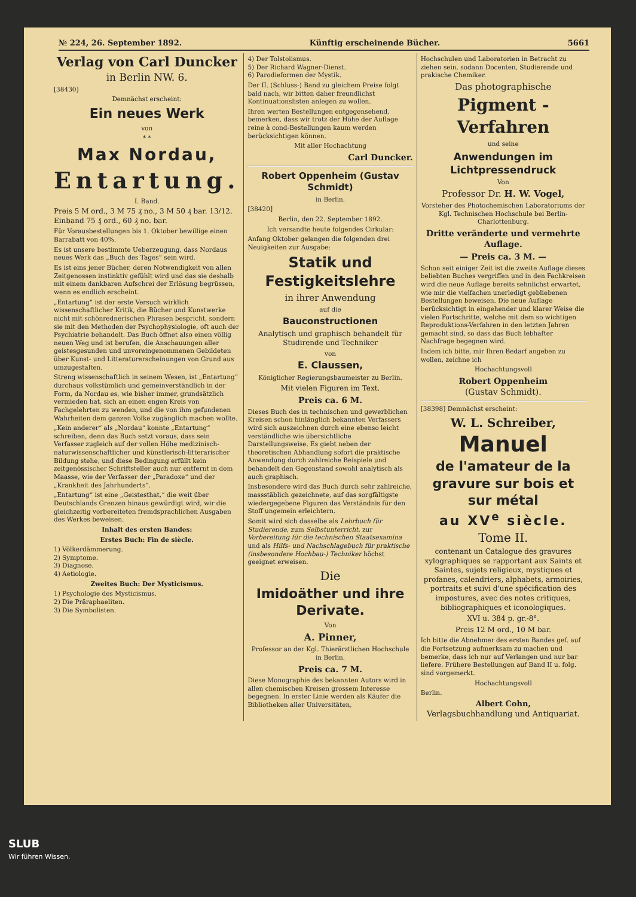№ 224, 26. September 1892. Künftig erscheinende Bücher. 5661
Verlag von Carl Duncker
in Berlin NW. 6.
[38430]
Demnächst erscheint:
Ein neues Werk
von
* *
Max Nordau,
Entartung.
I. Band.
Preis 5 M ord., 3 M 75 ₰ no., 3 M 50 ₰ bar. 13/12. Einband 75 ₰ ord., 60 ₰ no. bar.
Für Vorausbestellungen bis 1. Oktober bewillige einen Barrabatt von 40%.
Es ist unsere bestimmte Ueberzeugung, dass Nordaus neues Werk das „Buch des Tages“ sein wird.
Es ist eins jener Bücher, deren Notwendigkeit von allen Zeitgenossen instinktiv gefühlt wird und das sie deshalb mit einem dankbaren Aufschrei der Erlösung begrüssen, wenn es endlich erscheint.
„Entartung“ ist der erste Versuch wirklich wissenschaftlicher Kritik, die Bücher und Kunstwerke nicht mit schönrednerischen Phrasen bespricht, sondern sie mit den Methoden der Psychophysiologie, oft auch der Psychiatrie behandelt. Das Buch öffnet also einen völlig neuen Weg und ist berufen, die Anschauungen aller geistesgesunden und unvoreingenommenen Gebildeten über Kunst- und Litteraturerscheinungen von Grund aus umzugestalten.
Streng wissenschaftlich in seinem Wesen, ist „Entartung“ durchaus volkstümlich und gemeinverständlich in der Form, da Nordau es, wie bisher immer, grundsätzlich vermieden hat, sich an einen engen Kreis von Fachgelehrten zu wenden, und die von ihm gefundenen Wahrheiten dem ganzen Volke zugänglich machen wollte.
„Kein anderer“ als „Nordau“ konnte „Entartung“ schreiben, denn das Buch setzt voraus, dass sein Verfasser zugleich auf der vollen Höhe medizinisch-naturwissenschaftlicher und künstlerisch-litterarischer Bildung stehe, und diese Bedingung erfüllt kein zeitgenössischer Schriftsteller auch nur entfernt in dem Maasse, wie der Verfasser der „Paradoxe“ und der „Krankheit des Jahrhunderts“.
„Entartung“ ist eine „Geistesthat,“ die weit über Deutschlands Grenzen hinaus gewürdigt wird, wir die gleichzeitig vorbereiteten fremdsprachlichen Ausgaben des Werkes beweisen.
Inhalt des ersten Bandes:
Erstes Buch: Fin de siècle.
1) Völkerdämmerung.
2) Symptome.
3) Diagnose.
4) Aetiologie.
Zweites Buch: Der Mysticismus.
1) Psychologie des Mysticismus.
2) Die Präraphaeliten.
3) Die Symbolisten.
4) Der Tolstoiismus.
5) Der Richard Wagner-Dienst.
6) Parodieformen der Mystik.
Der II. (Schluss-) Band zu gleichem Preise folgt bald nach, wir bitten daher freundlichst Kontinuationslisten anlegen zu wollen.
Ihren werten Bestellungen entgegensehend, bemerken, dass wir trotz der Höhe der Auflage reine à cond-Bestellungen kaum werden berücksichtigen können.
Mit aller Hochachtung
Carl Duncker.
Robert Oppenheim (Gustav Schmidt)
in Berlin.
[38420]
Berlin, den 22. September 1892.
Ich versandte heute folgendes Cirkular:
Anfang Oktober gelangen die folgenden drei Neuigkeiten zur Ausgabe:
Statik und Festigkeitslehre
in ihrer Anwendung
auf die
Bauconstructionen
Analytisch und graphisch behandelt für Studirende und Techniker
von
E. Claussen,
Königlicher Regierungsbaumeister zu Berlin.
Mit vielen Figuren im Text.
Preis ca. 6 M.
Dieses Buch des in technischen und gewerblichen Kreisen schon hinlänglich bekannten Verfassers wird sich auszeichnen durch eine ebenso leicht verständliche wie übersichtliche Darstellungsweise. Es giebt neben der theoretischen Abhandlung sofort die praktische Anwendung durch zahlreiche Beispiele und behandelt den Gegenstand sowohl analytisch als auch graphisch.
Insbesondere wird das Buch durch sehr zahlreiche, massstäblich gezeichnete, auf das sorgfältigste wiedergegebene Figuren das Verständnis für den Stoff ungemein erleichtern.
Somit wird sich dasselbe als Lehrbuch für Studierende, zum Selbstunterricht, zur Vorbereitung für die technischen Staatsexamina und als Hilfs- und Nachschlagebuch für praktische (insbesondere Hochbau-) Techniker höchst geeignet erweisen.
Die
Imidoäther und ihre Derivate.
Von
A. Pinner,
Professor an der Kgl. Thierärztlichen Hochschule in Berlin.
Preis ca. 7 M.
Diese Monographie des bekannten Autors wird in allen chemischen Kreisen grossem Interesse begegnen. In erster Linie werden als Käufer die Bibliotheken aller Universitäten,
Hochschulen und Laboratorien in Betracht zu ziehen sein, sodann Docenten, Studierende und prakische Chemiker.
Das photographische
Pigment - Verfahren
und seine
Anwendungen im Lichtpressendruck
Von
Professor Dr. H. W. Vogel,
Vorsteher des Photochemischen Laboratoriums der Kgl. Technischen Hochschule bei Berlin-Charlottenburg.
Dritte veränderte und vermehrte Auflage.
— Preis ca. 3 M. —
Schon seit einiger Zeit ist die zweite Auflage dieses beliebten Buches vergriffen und in den Fachkreisen wird die neue Auflage bereits sehnlichst erwartet, wie mir die vielfachen unerledigt gebliebenen Bestellungen beweisen. Die neue Auflage berücksichtigt in eingehender und klarer Weise die vielen Fortschritte, welche mit dem so wichtigen Reproduktions-Verfahren in den letzten Jahren gemacht sind, so dass das Buch lebhafter Nachfrage begegnen wird.
Indem ich bitte, mir Ihren Bedarf angeben zu wollen, zeichne ich
Hochachtungsvoll
Robert Oppenheim
(Gustav Schmidt).
[38398] Demnächst erscheint:
W. L. Schreiber,
Manuel
de l'amateur de la gravure sur bois et sur métal
au XV<sup>e</sup> siècle.
Tome II.
contenant un Catalogue des gravures xylographiques se rapportant aux Saints et Saintes, sujets religieux, mystiques et profanes, calendriers, alphabets, armoiries, portraits et suivi d'une spécification des impostures, avec des notes critiques, bibliographiques et iconologiques.
XVI u. 384 p. gr.-8°.
Preis 12 M ord., 10 M bar.
Ich bitte die Abnehmer des ersten Bandes gef. auf die Fortsetzung aufmerksam zu machen und bemerke, dass ich nur auf Verlangen und nur bar liefere. Frühere Bestellungen auf Band II u. folg. sind vorgemerkt.
Hochachtungsvoll
Berlin.
Albert Cohn,
Verlagsbuchhandlung und Antiquariat.
SLUB
Wir führen Wissen.